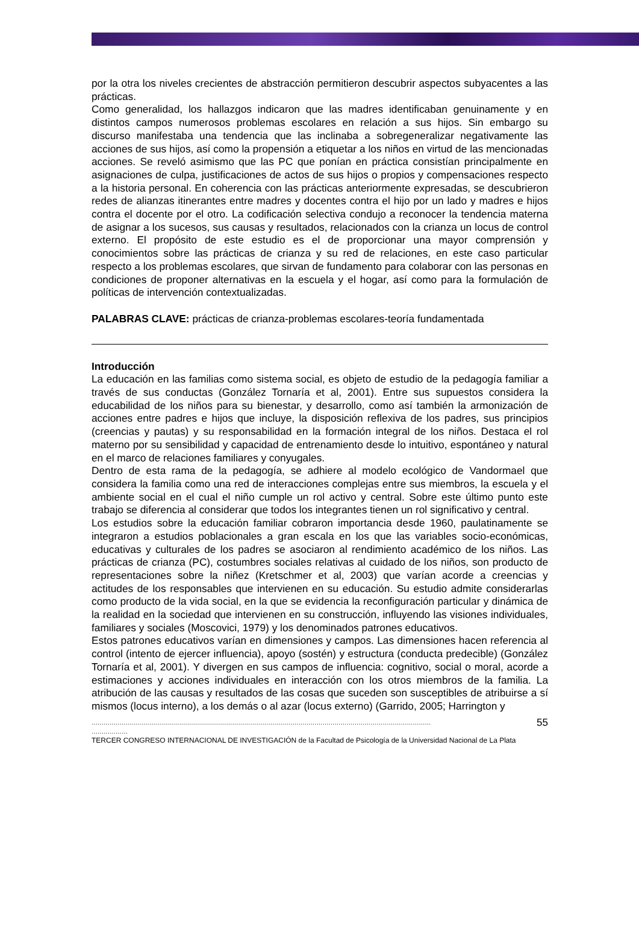por la otra los niveles crecientes de abstracción permitieron descubrir aspectos subyacentes a las prácticas.
Como generalidad, los hallazgos indicaron que las madres identificaban genuinamente y en distintos campos numerosos problemas escolares en relación a sus hijos. Sin embargo su discurso manifestaba una tendencia que las inclinaba a sobregeneralizar negativamente las acciones de sus hijos, así como la propensión a etiquetar a los niños en virtud de las mencionadas acciones. Se reveló asimismo que las PC que ponían en práctica consistían principalmente en asignaciones de culpa, justificaciones de actos de sus hijos o propios y compensaciones respecto a la historia personal. En coherencia con las prácticas anteriormente expresadas, se descubrieron redes de alianzas itinerantes entre madres y docentes contra el hijo por un lado y madres e hijos contra el docente por el otro. La codificación selectiva condujo a reconocer la tendencia materna de asignar a los sucesos, sus causas y resultados, relacionados con la crianza un locus de control externo. El propósito de este estudio es el de proporcionar una mayor comprensión y conocimientos sobre las prácticas de crianza y su red de relaciones, en este caso particular respecto a los problemas escolares, que sirvan de fundamento para colaborar con las personas en condiciones de proponer alternativas en la escuela y el hogar, así como para la formulación de políticas de intervención contextualizadas.
PALABRAS CLAVE: prácticas de crianza-problemas escolares-teoría fundamentada
Introducción
La educación en las familias como sistema social, es objeto de estudio de la pedagogía familiar a través de sus conductas (González Tornaría et al, 2001). Entre sus supuestos considera la educabilidad de los niños para su bienestar, y desarrollo, como así también la armonización de acciones entre padres e hijos que incluye, la disposición reflexiva de los padres, sus principios (creencias y pautas) y su responsabilidad en la formación integral de los niños. Destaca el rol materno por su sensibilidad y capacidad de entrenamiento desde lo intuitivo, espontáneo y natural en el marco de relaciones familiares y conyugales.
Dentro de esta rama de la pedagogía, se adhiere al modelo ecológico de Vandormael que considera la familia como una red de interacciones complejas entre sus miembros, la escuela y el ambiente social en el cual el niño cumple un rol activo y central. Sobre este último punto este trabajo se diferencia al considerar que todos los integrantes tienen un rol significativo y central.
Los estudios sobre la educación familiar cobraron importancia desde 1960, paulatinamente se integraron a estudios poblacionales a gran escala en los que las variables socio-económicas, educativas y culturales de los padres se asociaron al rendimiento académico de los niños. Las prácticas de crianza (PC), costumbres sociales relativas al cuidado de los niños, son producto de representaciones sobre la niñez (Kretschmer et al, 2003) que varían acorde a creencias y actitudes de los responsables que intervienen en su educación. Su estudio admite considerarlas como producto de la vida social, en la que se evidencia la reconfiguración particular y dinámica de la realidad en la sociedad que intervienen en su construcción, influyendo las visiones individuales, familiares y sociales (Moscovici, 1979) y los denominados patrones educativos.
Estos patrones educativos varían en dimensiones y campos. Las dimensiones hacen referencia al control (intento de ejercer influencia), apoyo (sostén) y estructura (conducta predecible) (González Tornaría et al, 2001). Y divergen en sus campos de influencia: cognitivo, social o moral, acorde a estimaciones y acciones individuales en interacción con los otros miembros de la familia. La atribución de las causas y resultados de las cosas que suceden son susceptibles de atribuirse a sí mismos (locus interno), a los demás o al azar (locus externo) (Garrido, 2005; Harrington y
......................................................................................................................................................................... 55
..................
TERCER CONGRESO INTERNACIONAL DE INVESTIGACIÓN de la Facultad de Psicología de la Universidad Nacional de La Plata